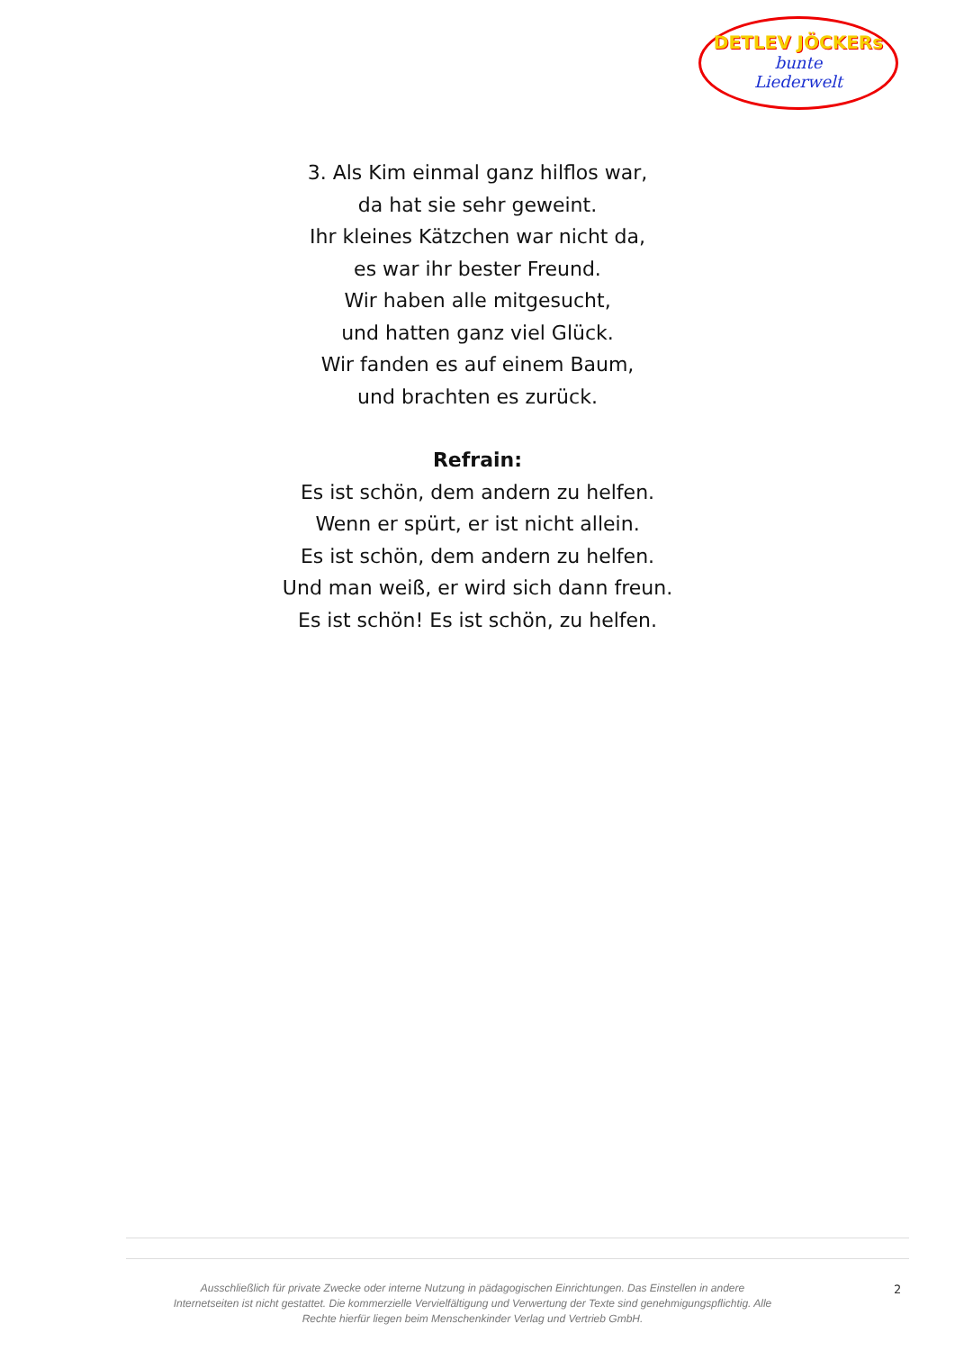DETLEV JÖCKERs
bunte
Liederwelt
3. Als Kim einmal ganz hilflos war,
da hat sie sehr geweint.
Ihr kleines Kätzchen war nicht da,
es war ihr bester Freund.
Wir haben alle mitgesucht,
und hatten ganz viel Glück.
Wir fanden es auf einem Baum,
und brachten es zurück.
Refrain:
Es ist schön, dem andern zu helfen.
Wenn er spürt, er ist nicht allein.
Es ist schön, dem andern zu helfen.
Und man weiß, er wird sich dann freun.
Es ist schön! Es ist schön, zu helfen.
Ausschließlich für private Zwecke oder interne Nutzung in pädagogischen Einrichtungen. Das Einstellen in andere Internetseiten ist nicht gestattet. Die kommerzielle Vervielfältigung und Verwertung der Texte sind genehmigungspflichtig. Alle Rechte hierfür liegen beim Menschenkinder Verlag und Vertrieb GmbH.
2